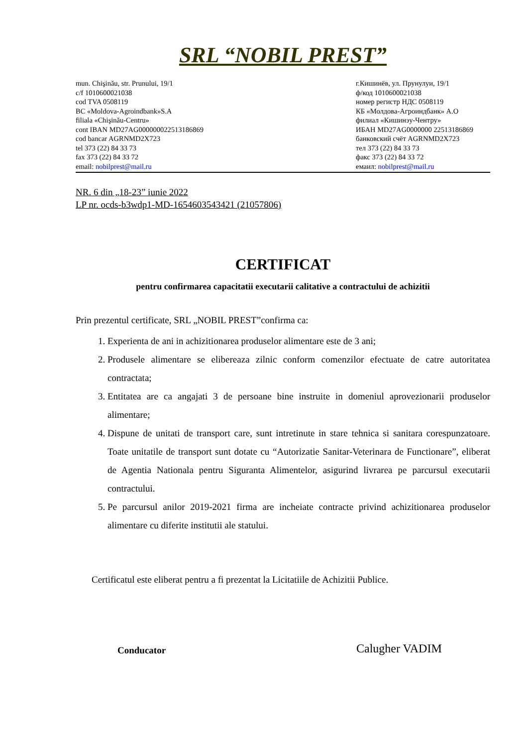SRL “NOBIL PREST”
mun. Chişinău, str. Prunului, 19/1
c/f 1010600021038
cod TVA 0508119
BC «Moldova-Agroindbank»S.A
filiala «Chişinău-Centru»
cont IBAN MD27AG000000022513186869
cod bancar AGRNMD2X723
tel 373 (22) 84 33 73
fax 373 (22) 84 33 72
email: nobilprest@mail.ru
г.Кишинёв, ул. Прунулуи, 19/1
ф/код 1010600021038
номер регистр НДС 0508119
КБ «Молдова-Агроиндбанк» А.О
филиал «Кишинэу-Чентру»
ИБАН MD27AG0000000 22513186869
банковский счёт AGRNMD2X723
тел 373 (22) 84 33 73
факс 373 (22) 84 33 72
емаил: nobilprest@mail.ru
NR. 6 din „18-23” iunie 2022
LP nr. ocds-b3wdp1-MD-1654603543421 (21057806)
CERTIFICAT
pentru confirmarea capacitatii executarii calitative a contractului de achizitii
Prin prezentul certificate, SRL „NOBIL PREST”confirma ca:
1. Experienta de ani in achizitionarea produselor alimentare este de 3 ani;
2. Produsele alimentare se elibereaza zilnic conform comenzilor efectuate de catre autoritatea contractata;
3. Entitatea are ca angajati 3 de persoane bine instruite in domeniul aprovezionarii produselor alimentare;
4. Dispune de unitati de transport care, sunt intretinute in stare tehnica si sanitara corespunzatoare. Toate unitatile de transport sunt dotate cu “Autorizatie Sanitar-Veterinara de Functionare”, eliberat de Agentia Nationala pentru Siguranta Alimentelor, asigurind livrarea pe parcursul executarii contractului.
5. Pe parcursul anilor 2019-2021 firma are incheiate contracte privind achizitionarea produselor alimentare cu diferite institutii ale statului.
Certificatul este eliberat pentru a fi prezentat la Licitatiile de Achizitii Publice.
Conducator Calugher VADIM